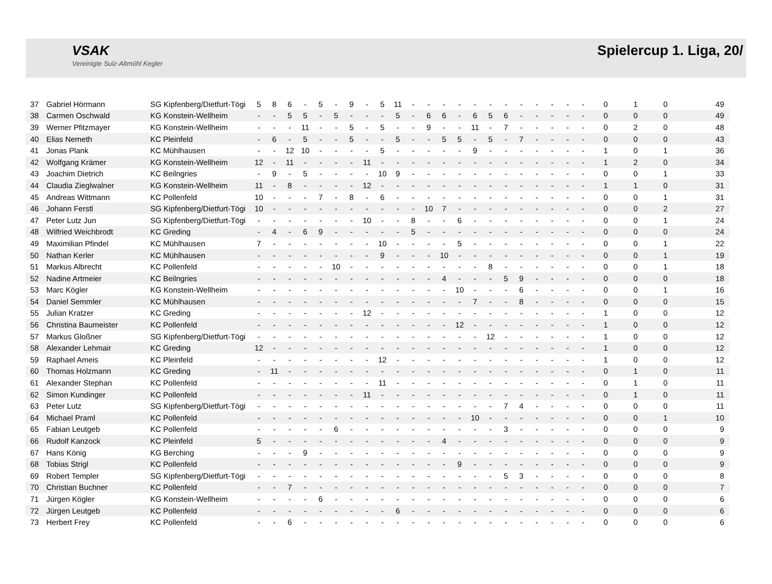VSAK
Vereinigte Sulz-Altmühl Kegler
Spielercup 1. Liga, 20/
| 37 | Gabriel Hörmann | SG Kipfenberg/Dietfurt-Tögi | 5 | 8 | 6 | - | 5 | - | 9 | - | 5 | 11 | - | - | - | - | - | - | - | - | - | - | - | - | 0 | 1 | 0 | 49 |
| 38 | Carmen Oschwald | KG Konstein-Wellheim | - | - | 5 | 5 | - | 5 | - | - | - | 5 | - | 6 | 6 | - | 6 | 5 | 6 | - | - | - | - | - | 0 | 0 | 0 | 49 |
| 39 | Werner Pfitzmayer | KG Konstein-Wellheim | - | - | - | 11 | - | - | 5 | - | 5 | - | - | 9 | - | - | 11 | - | 7 | - | - | - | - | - | 0 | 2 | 0 | 48 |
| 40 | Elias Nemeth | KC Pleinfeld | - | 6 | - | 5 | - | - | 5 | - | - | 5 | - | - | 5 | 5 | - | 5 | - | 7 | - | - | - | - | 0 | 0 | 0 | 43 |
| 41 | Jonas Plank | KC Mühlhausen | - | - | 12 | 10 | - | - | - | - | 5 | - | - | - | - | - | 9 | - | - | - | - | - | - | - | 1 | 0 | 1 | 36 |
| 42 | Wolfgang Krämer | KG Konstein-Wellheim | 12 | - | 11 | - | - | - | - | 11 | - | - | - | - | - | - | - | - | - | - | - | - | - | - | 1 | 2 | 0 | 34 |
| 43 | Joachim Dietrich | KC Beilngries | - | 9 | - | 5 | - | - | - | - | 10 | 9 | - | - | - | - | - | - | - | - | - | - | - | - | 0 | 0 | 1 | 33 |
| 44 | Claudia Zieglwalner | KG Konstein-Wellheim | 11 | - | 8 | - | - | - | - | 12 | - | - | - | - | - | - | - | - | - | - | - | - | - | - | 1 | 1 | 0 | 31 |
| 45 | Andreas Wittmann | KC Pollenfeld | 10 | - | - | - | 7 | - | 8 | - | 6 | - | - | - | - | - | - | - | - | - | - | - | - | - | 0 | 0 | 1 | 31 |
| 46 | Johann Ferstl | SG Kipfenberg/Dietfurt-Tögi | 10 | - | - | - | - | - | - | - | - | - | - | 10 | 7 | - | - | - | - | - | - | - | - | - | 0 | 0 | 2 | 27 |
| 47 | Peter Lutz Jun | SG Kipfenberg/Dietfurt-Tögi | - | - | - | - | - | - | - | 10 | - | - | 8 | - | - | 6 | - | - | - | - | - | - | - | - | 0 | 0 | 1 | 24 |
| 48 | Wilfried Weichbrodt | KC Greding | - | 4 | - | 6 | 9 | - | - | - | - | - | 5 | - | - | - | - | - | - | - | - | - | - | - | 0 | 0 | 0 | 24 |
| 49 | Maximilian Pfindel | KC Mühlhausen | 7 | - | - | - | - | - | - | - | 10 | - | - | - | - | 5 | - | - | - | - | - | - | - | - | 0 | 0 | 1 | 22 |
| 50 | Nathan Kerler | KC Mühlhausen | - | - | - | - | - | - | - | - | 9 | - | - | - | 10 | - | - | - | - | - | - | - | - | - | 0 | 0 | 1 | 19 |
| 51 | Markus Albrecht | KC Pollenfeld | - | - | - | - | - | 10 | - | - | - | - | - | - | - | - | - | 8 | - | - | - | - | - | - | 0 | 0 | 1 | 18 |
| 52 | Nadine Artmeier | KC Beilngries | - | - | - | - | - | - | - | - | - | - | - | - | 4 | - | - | - | 5 | 9 | - | - | - | - | 0 | 0 | 0 | 18 |
| 53 | Marc Kögler | KG Konstein-Wellheim | - | - | - | - | - | - | - | - | - | - | - | - | - | 10 | - | - | - | 6 | - | - | - | - | 0 | 0 | 1 | 16 |
| 54 | Daniel Semmler | KC Mühlhausen | - | - | - | - | - | - | - | - | - | - | - | - | - | - | 7 | - | - | 8 | - | - | - | - | 0 | 0 | 0 | 15 |
| 55 | Julian Kratzer | KC Greding | - | - | - | - | - | - | - | 12 | - | - | - | - | - | - | - | - | - | - | - | - | - | - | 1 | 0 | 0 | 12 |
| 56 | Christina Baumeister | KC Pollenfeld | - | - | - | - | - | - | - | - | - | - | - | - | - | 12 | - | - | - | - | - | - | - | - | 1 | 0 | 0 | 12 |
| 57 | Markus Gloßner | SG Kipfenberg/Dietfurt-Tögi | - | - | - | - | - | - | - | - | - | - | - | - | - | - | - | 12 | - | - | - | - | - | - | 1 | 0 | 0 | 12 |
| 58 | Alexander Lehmair | KC Greding | 12 | - | - | - | - | - | - | - | - | - | - | - | - | - | - | - | - | - | - | - | - | - | 1 | 0 | 0 | 12 |
| 59 | Raphael Ameis | KC Pleinfeld | - | - | - | - | - | - | - | - | 12 | - | - | - | - | - | - | - | - | - | - | - | - | - | 1 | 0 | 0 | 12 |
| 60 | Thomas Holzmann | KC Greding | - | 11 | - | - | - | - | - | - | - | - | - | - | - | - | - | - | - | - | - | - | - | - | 0 | 1 | 0 | 11 |
| 61 | Alexander Stephan | KC Pollenfeld | - | - | - | - | - | - | - | - | 11 | - | - | - | - | - | - | - | - | - | - | - | - | - | 0 | 1 | 0 | 11 |
| 62 | Simon Kundinger | KC Pollenfeld | - | - | - | - | - | - | - | 11 | - | - | - | - | - | - | - | - | - | - | - | - | - | - | 0 | 1 | 0 | 11 |
| 63 | Peter Lutz | SG Kipfenberg/Dietfurt-Tögi | - | - | - | - | - | - | - | - | - | - | - | - | - | - | - | - | 7 | 4 | - | - | - | - | 0 | 0 | 0 | 11 |
| 64 | Michael Praml | KC Pollenfeld | - | - | - | - | - | - | - | - | - | - | - | - | - | - | 10 | - | - | - | - | - | - | - | 0 | 0 | 1 | 10 |
| 65 | Fabian Leutgeb | KC Pollenfeld | - | - | - | - | - | 6 | - | - | - | - | - | - | - | - | - | - | 3 | - | - | - | - | - | 0 | 0 | 0 | 9 |
| 66 | Rudolf Kanzock | KC Pleinfeld | 5 | - | - | - | - | - | - | - | - | - | - | - | 4 | - | - | - | - | - | - | - | - | - | 0 | 0 | 0 | 9 |
| 67 | Hans König | KG Berching | - | - | - | 9 | - | - | - | - | - | - | - | - | - | - | - | - | - | - | - | - | - | - | 0 | 0 | 0 | 9 |
| 68 | Tobias Strigl | KC Pollenfeld | - | - | - | - | - | - | - | - | - | - | - | - | - | 9 | - | - | - | - | - | - | - | - | 0 | 0 | 0 | 9 |
| 69 | Robert Templer | SG Kipfenberg/Dietfurt-Tögi | - | - | - | - | - | - | - | - | - | - | - | - | - | - | - | - | 5 | 3 | - | - | - | - | 0 | 0 | 0 | 8 |
| 70 | Christian Buchner | KC Pollenfeld | - | - | 7 | - | - | - | - | - | - | - | - | - | - | - | - | - | - | - | - | - | - | - | 0 | 0 | 0 | 7 |
| 71 | Jürgen Kögler | KG Konstein-Wellheim | - | - | - | - | 6 | - | - | - | - | - | - | - | - | - | - | - | - | - | - | - | - | - | 0 | 0 | 0 | 6 |
| 72 | Jürgen Leutgeb | KC Pollenfeld | - | - | - | - | - | - | - | - | - | 6 | - | - | - | - | - | - | - | - | - | - | - | - | 0 | 0 | 0 | 6 |
| 73 | Herbert Frey | KC Pollenfeld | - | - | 6 | - | - | - | - | - | - | - | - | - | - | - | - | - | - | - | - | - | - | - | 0 | 0 | 0 | 6 |